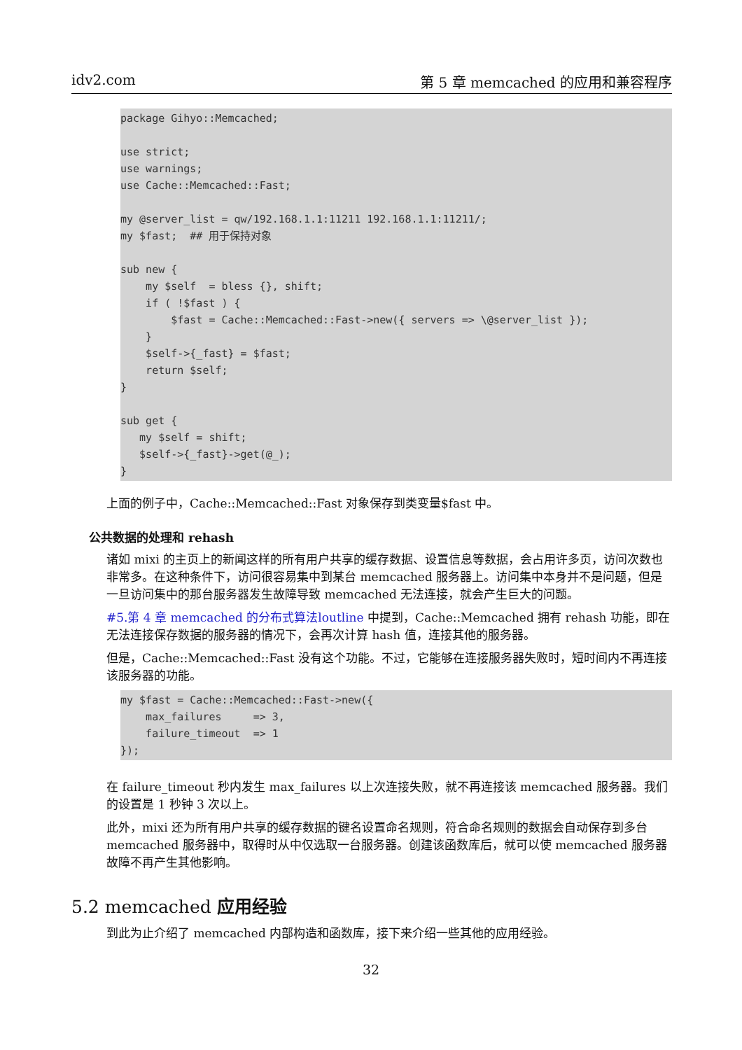idv2.com 第 5 章 memcached 的应用和兼容程序
package Gihyo::Memcached;

use strict;
use warnings;
use Cache::Memcached::Fast;

my @server_list = qw/192.168.1.1:11211 192.168.1.1:11211/;
my $fast;  ## 用于保持对象

sub new {
    my $self  = bless {}, shift;
    if ( !$fast ) {
        $fast = Cache::Memcached::Fast->new({ servers => \@server_list });
    }
    $self->{_fast} = $fast;
    return $self;
}

sub get {
   my $self = shift;
   $self->{_fast}->get(@_);
}
上面的例子中，Cache::Memcached::Fast 对象保存到类变量$fast 中。
公共数据的处理和 rehash
诸如 mixi 的主页上的新闻这样的所有用户共享的缓存数据、设置信息等数据，会占用许多页，访问次数也非常多。在这种条件下，访问很容易集中到某台 memcached 服务器上。访问集中本身并不是问题，但是一旦访问集中的那台服务器发生故障导致 memcached 无法连接，就会产生巨大的问题。
#5.第 4 章 memcached 的分布式算法loutline 中提到，Cache::Memcached 拥有 rehash 功能，即在无法连接保存数据的服务器的情况下，会再次计算 hash 值，连接其他的服务器。
但是，Cache::Memcached::Fast 没有这个功能。不过，它能够在连接服务器失败时，短时间内不再连接该服务器的功能。
my $fast = Cache::Memcached::Fast->new({
    max_failures     => 3,
    failure_timeout  => 1
});
在 failure_timeout 秒内发生 max_failures 以上次连接失败，就不再连接该 memcached 服务器。我们的设置是 1 秒钟 3 次以上。
此外，mixi 还为所有用户共享的缓存数据的键名设置命名规则，符合命名规则的数据会自动保存到多台 memcached 服务器中，取得时从中仅选取一台服务器。创建该函数库后，就可以使 memcached 服务器故障不再产生其他影响。
5.2 memcached 应用经验
到此为止介绍了 memcached 内部构造和函数库，接下来介绍一些其他的应用经验。
32